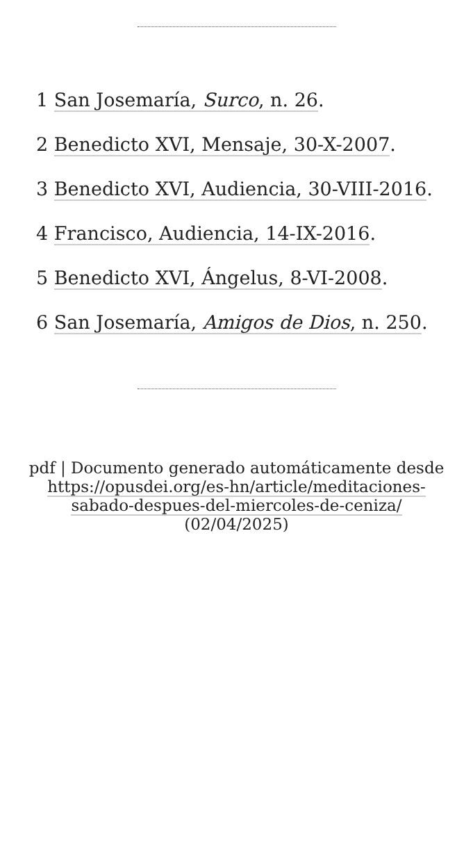1 San Josemaría, Surco, n. 26.
2 Benedicto XVI, Mensaje, 30-X-2007.
3 Benedicto XVI, Audiencia, 30-VIII-2016.
4 Francisco, Audiencia, 14-IX-2016.
5 Benedicto XVI, Ángelus, 8-VI-2008.
6 San Josemaría, Amigos de Dios, n. 250.
pdf | Documento generado automáticamente desde https://opusdei.org/es-hn/article/meditaciones-sabado-despues-del-miercoles-de-ceniza/ (02/04/2025)